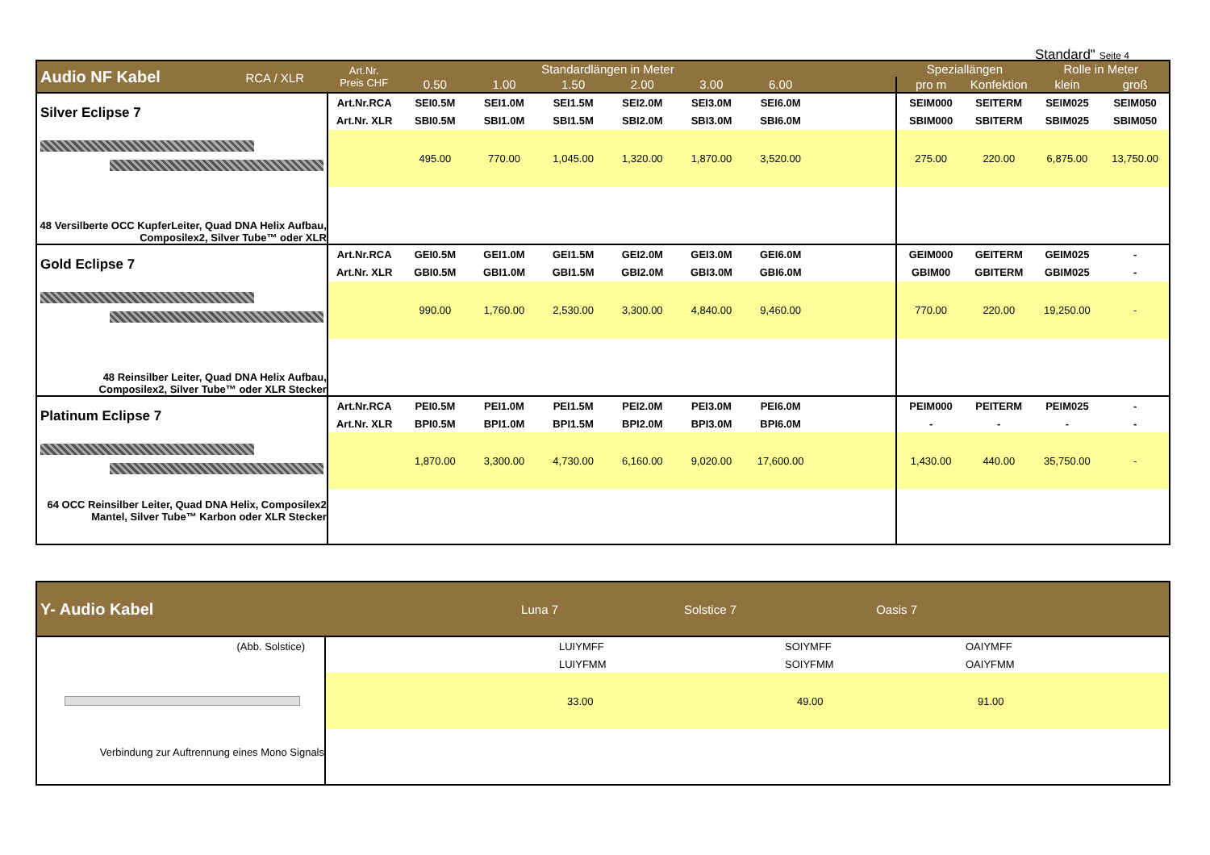Standard" Seite 4
| Audio NF Kabel RCA / XLR | Art.Nr. Preis CHF | Standardlängen in Meter | | | | | | | Speziallängen | | Rolle in Meter | |
| --- | --- | --- | --- | --- | --- | --- | --- | --- | --- | --- | --- | --- |
| | | 0.50 | 1.00 | 1.50 | 2.00 | 3.00 | 6.00 | | pro m | Konfektion | klein | groß |
| Silver Eclipse 7 48 Versilberte OCC KupferLeiter, Quad DNA Helix Aufbau, Composilex2, Silver Tube™ oder XLR | Art.Nr.RCA | SEI0.5M | SEI1.0M | SEI1.5M | SEI2.0M | SEI3.0M | SEI6.0M | | SEIM000 | SEITERM | SEIM025 | SEIM050 |
| | Art.Nr. XLR | SBI0.5M | SBI1.0M | SBI1.5M | SBI2.0M | SBI3.0M | SBI6.0M | | SBIM000 | SBITERM | SBIM025 | SBIM050 |
| | | 495.00 | 770.00 | 1,045.00 | 1,320.00 | 1,870.00 | 3,520.00 | | 275.00 | 220.00 | 6,875.00 | 13,750.00 |
| Gold Eclipse 7 48 Reinsilber Leiter, Quad DNA Helix Aufbau, Composilex2, Silver Tube™ oder XLR Stecker | Art.Nr.RCA | GEI0.5M | GEI1.0M | GEI1.5M | GEI2.0M | GEI3.0M | GEI6.0M | | GEIM000 | GEITERM | GEIM025 | - |
| | Art.Nr. XLR | GBI0.5M | GBI1.0M | GBI1.5M | GBI2.0M | GBI3.0M | GBI6.0M | | GBIM00 | GBITERM | GBIM025 | - |
| | | 990.00 | 1,760.00 | 2,530.00 | 3,300.00 | 4,840.00 | 9,460.00 | | 770.00 | 220.00 | 19,250.00 | - |
| Platinum Eclipse 7 64 OCC Reinsilber Leiter, Quad DNA Helix, Composilex2 Mantel, Silver Tube™ Karbon oder XLR Stecker | Art.Nr.RCA | PEI0.5M | PEI1.0M | PEI1.5M | PEI2.0M | PEI3.0M | PEI6.0M | | PEIM000 | PEITERM | PEIM025 | - |
| | Art.Nr. XLR | BPI0.5M | BPI1.0M | BPI1.5M | BPI2.0M | BPI3.0M | BPI6.0M | | - | - | - | - |
| | | 1,870.00 | 3,300.00 | 4,730.00 | 6,160.00 | 9,020.00 | 17,600.00 | | 1,430.00 | 440.00 | 35,750.00 | - |
| Y- Audio Kabel | Luna 7 | Solstice 7 | Oasis 7 | |
| --- | --- | --- | --- | --- |
| (Abb. Solstice) Verbindung zur Auftrennung eines Mono Signals | | LUIYMFF | SOIYMFF | OAIYMFF |
| | | LUIYFMM | SOIYFMM | OAIYFMM |
| | | 33.00 | 49.00 | 91.00 |